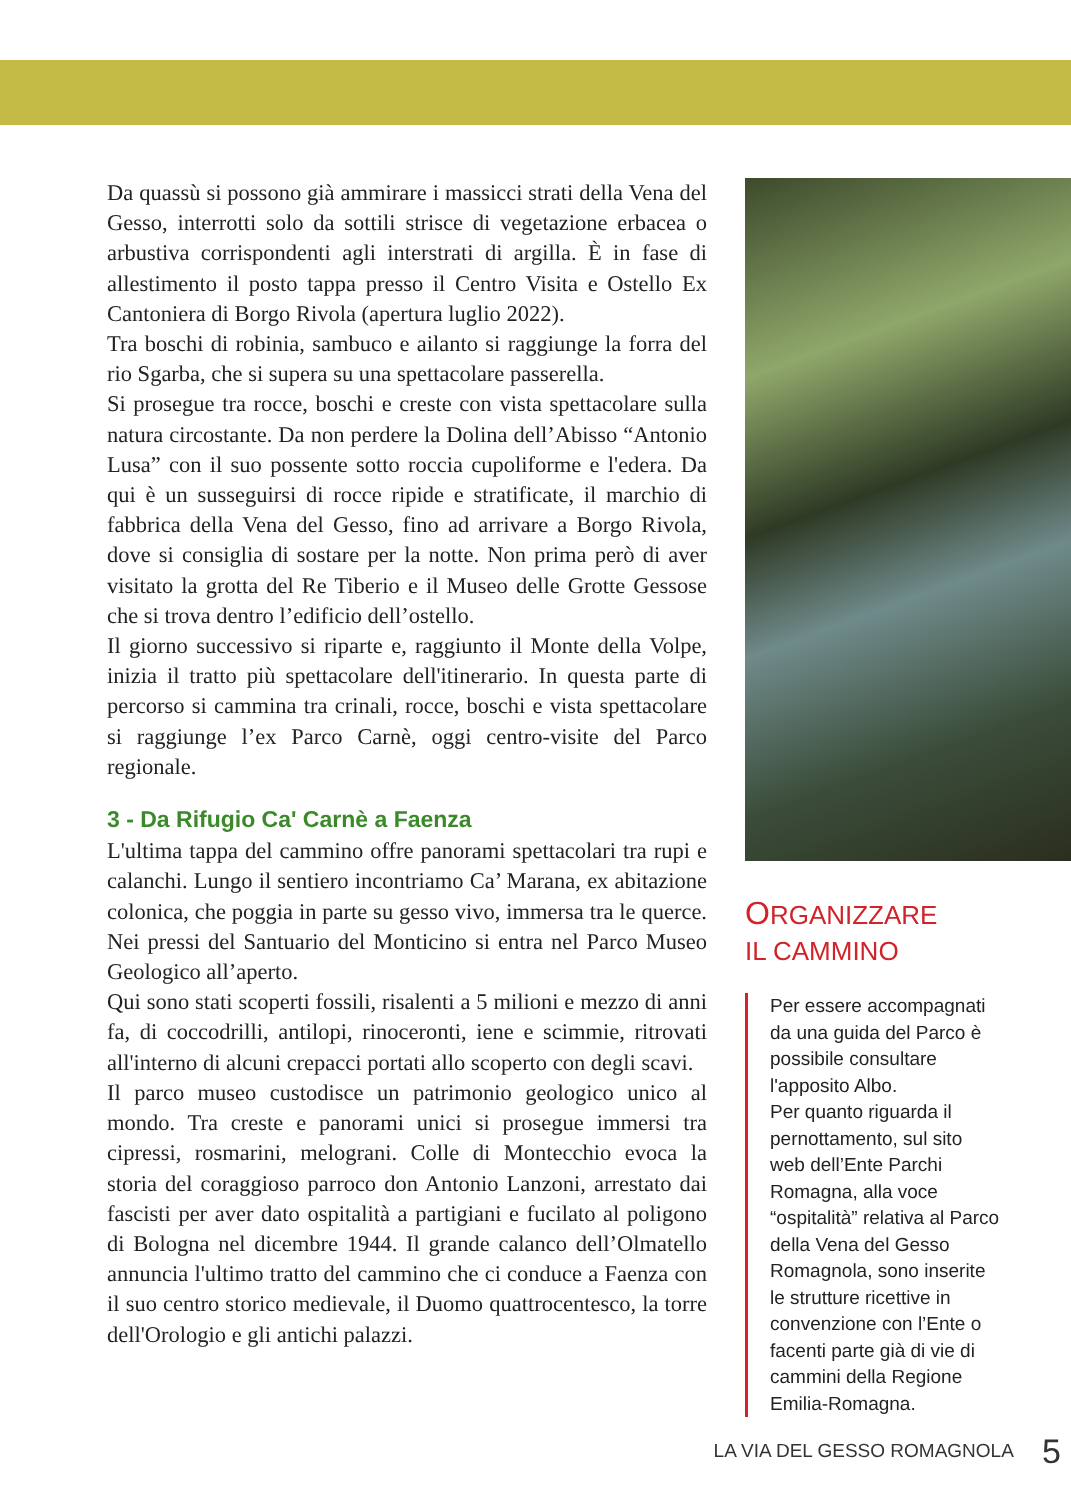Da quassù si possono già ammirare i massicci strati della Vena del Gesso, interrotti solo da sottili strisce di vegetazione erbacea o arbustiva corrispondenti agli interstrati di argilla. È in fase di allestimento il posto tappa presso il Centro Visita e Ostello Ex Cantoniera di Borgo Rivola (apertura luglio 2022).
Tra boschi di robinia, sambuco e ailanto si raggiunge la forra del rio Sgarba, che si supera su una spettacolare passerella.
Si prosegue tra rocce, boschi e creste con vista spettacolare sulla natura circostante. Da non perdere la Dolina dell’Abisso “Antonio Lusa” con il suo possente sotto roccia cupoliforme e l'edera. Da qui è un susseguirsi di rocce ripide e stratificate, il marchio di fabbrica della Vena del Gesso, fino ad arrivare a Borgo Rivola, dove si consiglia di sostare per la notte. Non prima però di aver visitato la grotta del Re Tiberio e il Museo delle Grotte Gessose che si trova dentro l’edificio dell’ostello.
Il giorno successivo si riparte e, raggiunto il Monte della Volpe, inizia il tratto più spettacolare dell'itinerario. In questa parte di percorso si cammina tra crinali, rocce, boschi e vista spettacolare si raggiunge l’ex Parco Carnè, oggi centro-visite del Parco regionale.
3 - Da Rifugio Ca' Carnè a Faenza
L'ultima tappa del cammino offre panorami spettacolari tra rupi e calanchi. Lungo il sentiero incontriamo Ca’ Marana, ex abitazione colonica, che poggia in parte su gesso vivo, immersa tra le querce. Nei pressi del Santuario del Monticino si entra nel Parco Museo Geologico all’aperto.
Qui sono stati scoperti fossili, risalenti a 5 milioni e mezzo di anni fa, di coccodrilli, antilopi, rinoceronti, iene e scimmie, ritrovati all'interno di alcuni crepacci portati allo scoperto con degli scavi.
Il parco museo custodisce un patrimonio geologico unico al mondo. Tra creste e panorami unici si prosegue immersi tra cipressi, rosmarini, melograni. Colle di Montecchio evoca la storia del coraggioso parroco don Antonio Lanzoni, arrestato dai fascisti per aver dato ospitalità a partigiani e fucilato al poligono di Bologna nel dicembre 1944. Il grande calanco dell’Olmatello annuncia l'ultimo tratto del cammino che ci conduce a Faenza con il suo centro storico medievale, il Duomo quattrocentesco, la torre dell'Orologio e gli antichi palazzi.
ORGANIZZARE
IL CAMMINO
Per essere accompagnati da una guida del Parco è possibile consultare l'apposito Albo.
Per quanto riguarda il pernottamento, sul sito web dell’Ente Parchi Romagna, alla voce “ospitalità” relativa al Parco della Vena del Gesso Romagnola, sono inserite le strutture ricettive in convenzione con l’Ente o facenti parte già di vie di cammini della Regione Emilia-Romagna.
LA VIA DEL GESSO ROMAGNOLA 5